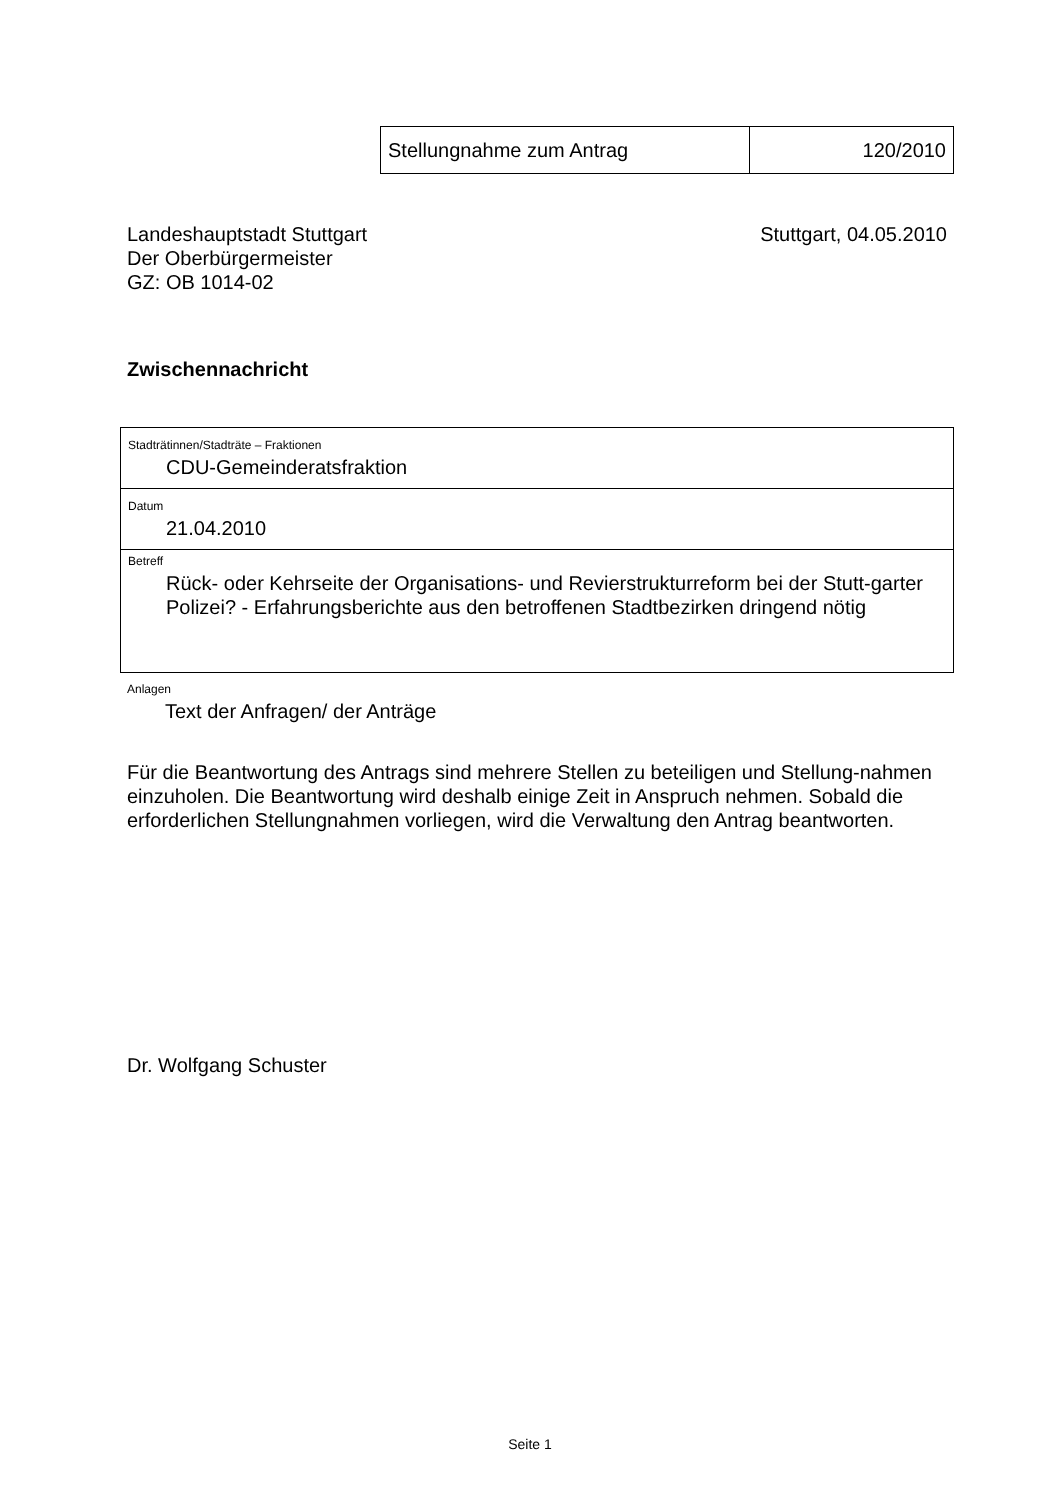| Stellungnahme zum Antrag | 120/2010 |
Landeshauptstadt Stuttgart
Der Oberbürgermeister
GZ: OB 1014-02
Stuttgart, 04.05.2010
Zwischennachricht
| Stadträtinnen/Stadträte – Fraktionen CDU-Gemeinderatsfraktion |
| Datum 21.04.2010 |
| Betreff Rück- oder Kehrseite der Organisations- und Revierstrukturreform bei der Stutt-garter Polizei? - Erfahrungsberichte aus den betroffenen Stadtbezirken dringend nötig |
Anlagen
Text der Anfragen/ der Anträge
Für die Beantwortung des Antrags sind mehrere Stellen zu beteiligen und Stellung-nahmen einzuholen. Die Beantwortung wird deshalb einige Zeit in Anspruch nehmen. Sobald die erforderlichen Stellungnahmen vorliegen, wird die Verwaltung den Antrag beantworten.
Dr. Wolfgang Schuster
Seite 1